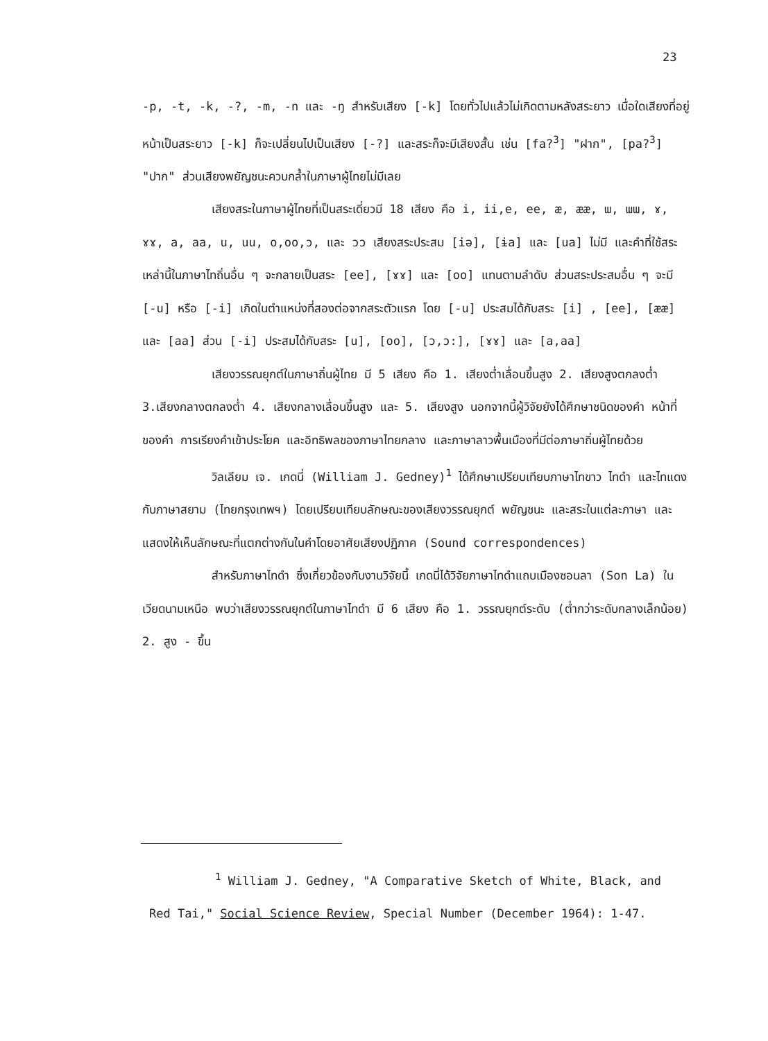23
-p, -t, -k, -?, -m, -n และ -ŋ สำหรับเสียง [-k] โดยทั่วไปแล้วไม่เกิดตามหลังสระยาว เมื่อใดเสียงที่อยู่หน้าเป็นสระยาว [-k] ก็จะเปลี่ยนไปเป็นเสียง [-?] และสระก็จะมีเสียงสั้น เช่น [fa?<sup>3</sup>] "ฝาก", [pa?<sup>3</sup>] "ปาก" ส่วนเสียงพยัญชนะควบกล้ำในภาษาผู้ไทยไม่มีเลย
เสียงสระในภาษาผู้ไทยที่เป็นสระเดี่ยวมี 18 เสียง คือ i, ii,e, ee, æ, ææ, ɯ, ɯɯ, ɤ, ɤɤ, a, aa, u, uu, o,oo,ɔ, และ ɔɔ เสียงสระประสม [iə], [ɨa] และ [ua] ไม่มี และคำที่ใช้สระเหล่านี้ในภาษาไทถิ่นอื่น ๆ จะกลายเป็นสระ [ee], [ɤɤ] และ [oo] แทนตามลำดับ ส่วนสระประสมอื่น ๆ จะมี [-u] หรือ [-i] เกิดในตำแหน่งที่สองต่อจากสระตัวแรก โดย [-u] ประสมได้กับสระ [i] , [ee], [ææ] และ [aa] ส่วน [-i] ประสมได้กับสระ [u], [oo], [ɔ,ɔ:], [ɤɤ] และ [a,aa]
เสียงวรรณยุกต์ในภาษาถิ่นผู้ไทย มี 5 เสียง คือ 1. เสียงต่ำเลื่อนขึ้นสูง 2. เสียงสูงตกลงต่ำ 3.เสียงกลางตกลงต่ำ 4. เสียงกลางเลื่อนขึ้นสูง และ 5. เสียงสูง นอกจากนี้ผู้วิจัยยังได้ศึกษาชนิดของคำ หน้าที่ของคำ การเรียงคำเข้าประโยค และอิทธิพลของภาษาไทยกลาง และภาษาลาวพื้นเมืองที่มีต่อภาษาถิ่นผู้ไทยด้วย
วิลเลียม เจ. เกดนี่ (William J. Gedney)<sup>1</sup> ได้ศึกษาเปรียบเทียบภาษาไทขาว ไทดำ และไทแดง กับภาษาสยาม (ไทยกรุงเทพฯ) โดยเปรียบเทียบลักษณะของเสียงวรรณยุกต์ พยัญชนะ และสระในแต่ละภาษา และแสดงให้เห็นลักษณะที่แตกต่างกันในคำโดยอาศัยเสียงปฏิภาค (Sound correspondences)
สำหรับภาษาไทดำ ซึ่งเกี่ยวข้องกับงานวิจัยนี้ เกดนี่ได้วิจัยภาษาไทดำแถบเมืองซอนลา (Son La) ในเวียดนามเหนือ พบว่าเสียงวรรณยุกต์ในภาษาไทดำ มี 6 เสียง คือ 1. วรรณยุกต์ระดับ (ต่ำกว่าระดับกลางเล็กน้อย) 2. สูง - ขึ้น
<sup>1</sup> William J. Gedney, "A Comparative Sketch of White, Black, and Red Tai," Social Science Review, Special Number (December 1964): 1-47.